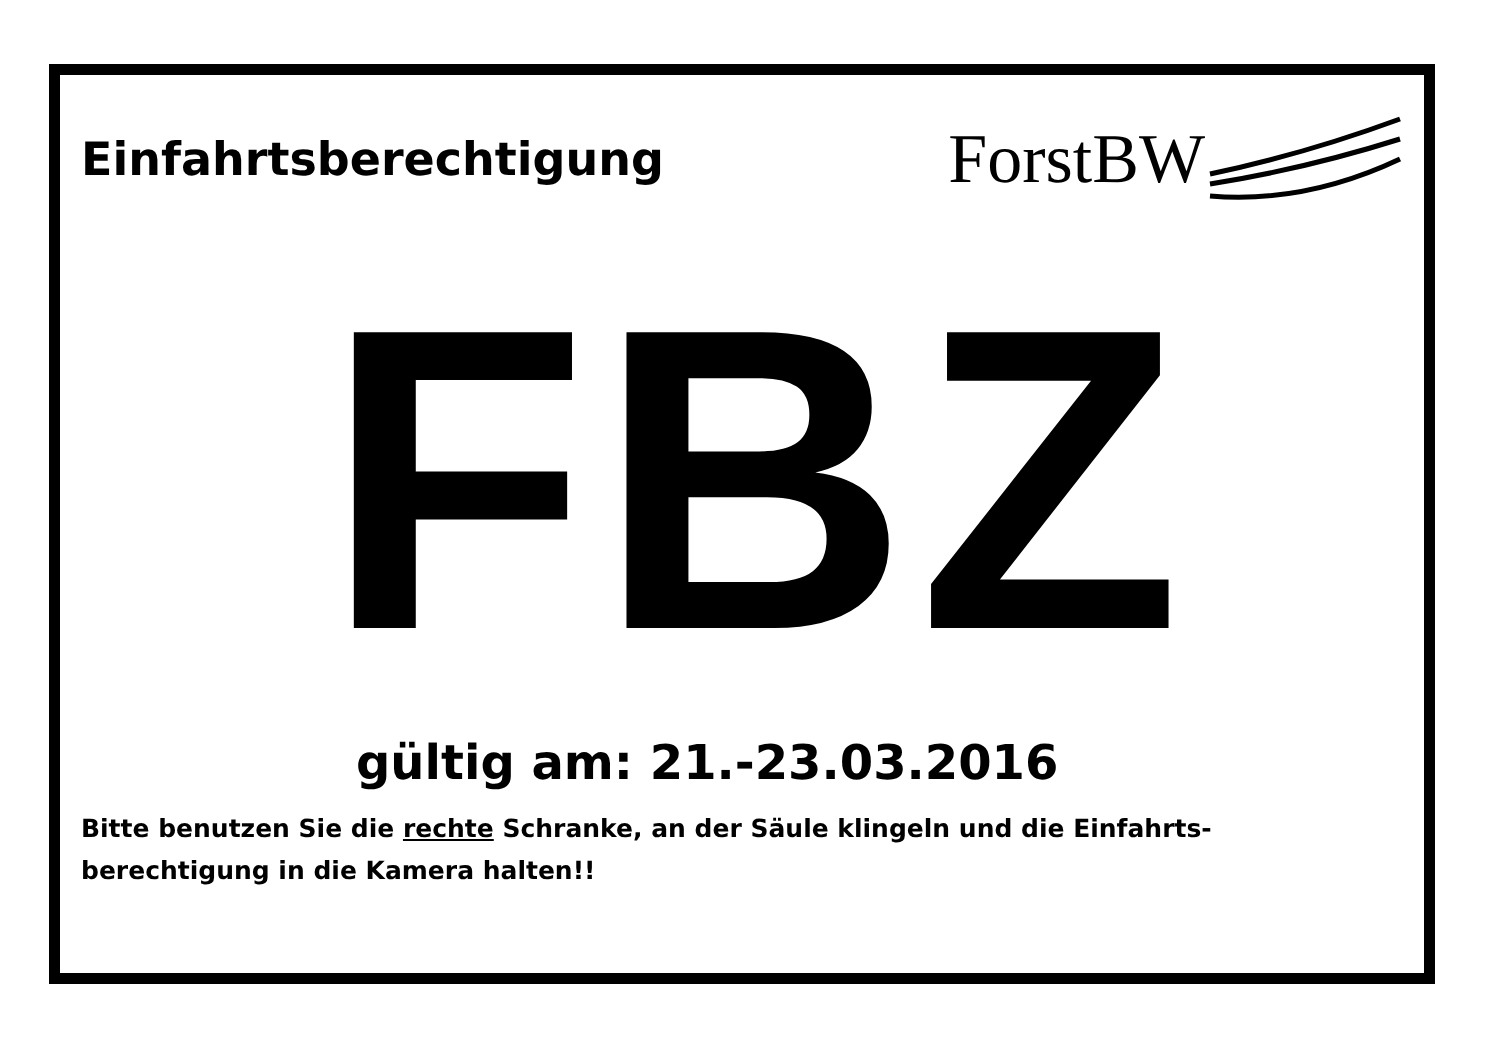Einfahrtsberechtigung
ForstBW
FBZ
gültig am: 21.-23.03.2016
Bitte benutzen Sie die rechte Schranke, an der Säule klingeln und die Einfahrts-
berechtigung in die Kamera halten!!